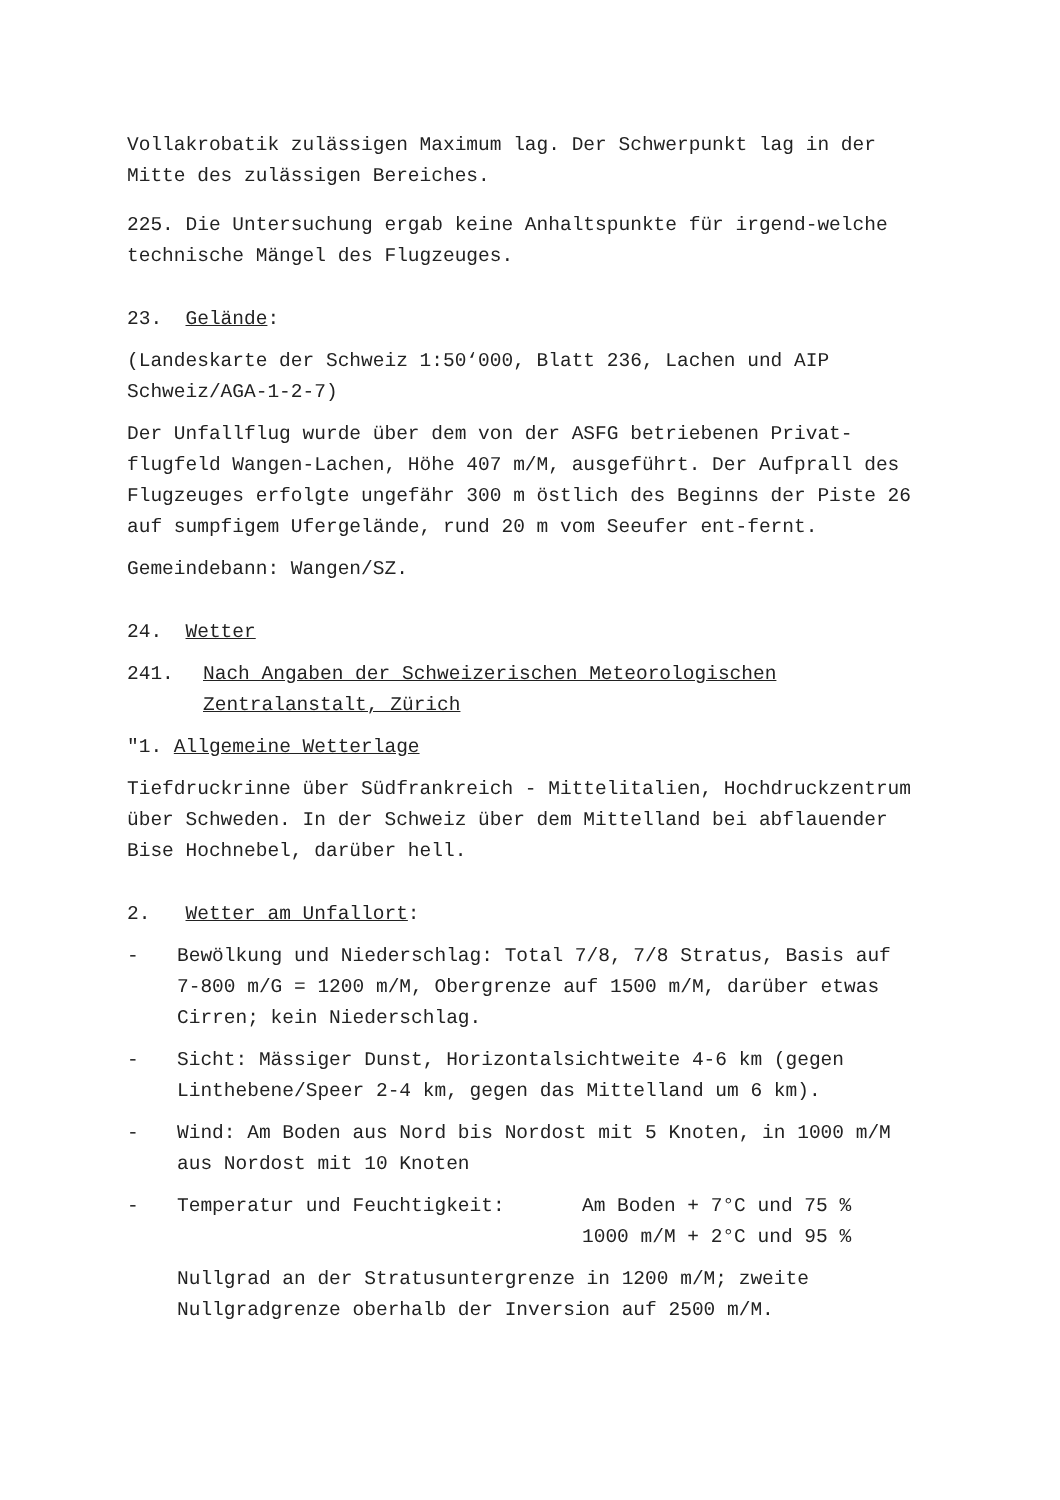Vollakrobatik zulässigen Maximum lag. Der Schwerpunkt lag in der Mitte des zulässigen Bereiches.
225. Die Untersuchung ergab keine Anhaltspunkte für irgend-welche technische Mängel des Flugzeuges.
23. Gelände:
(Landeskarte der Schweiz 1:50‘000, Blatt 236, Lachen und AIP Schweiz/AGA-1-2-7)
Der Unfallflug wurde über dem von der ASFG betriebenen Privat-flugfeld Wangen-Lachen, Höhe 407 m/M, ausgeführt. Der Aufprall des Flugzeuges erfolgte ungefähr 300 m östlich des Beginns der Piste 26 auf sumpfigem Ufergelände, rund 20 m vom Seeufer ent-fernt.
Gemeindebann: Wangen/SZ.
24. Wetter
241. Nach Angaben der Schweizerischen Meteorologischen Zentralanstalt, Zürich
"1. Allgemeine Wetterlage
Tiefdruckrinne über Südfrankreich - Mittelitalien, Hochdruckzentrum über Schweden. In der Schweiz über dem Mittelland bei abflauender Bise Hochnebel, darüber hell.
2. Wetter am Unfallort:
- Bewölkung und Niederschlag: Total 7/8, 7/8 Stratus, Basis auf 7-800 m/G = 1200 m/M, Obergrenze auf 1500 m/M, darüber etwas Cirren; kein Niederschlag.
- Sicht: Mässiger Dunst, Horizontalsichtweite 4-6 km (gegen Linthebene/Speer 2-4 km, gegen das Mittelland um 6 km).
- Wind: Am Boden aus Nord bis Nordost mit 5 Knoten, in 1000 m/M aus Nordost mit 10 Knoten
- Temperatur und Feuchtigkeit: Am Boden + 7°C und 75 %
1000 m/M + 2°C und 95 %
Nullgrad an der Stratusuntergrenze in 1200 m/M; zweite Nullgradgrenze oberhalb der Inversion auf 2500 m/M.